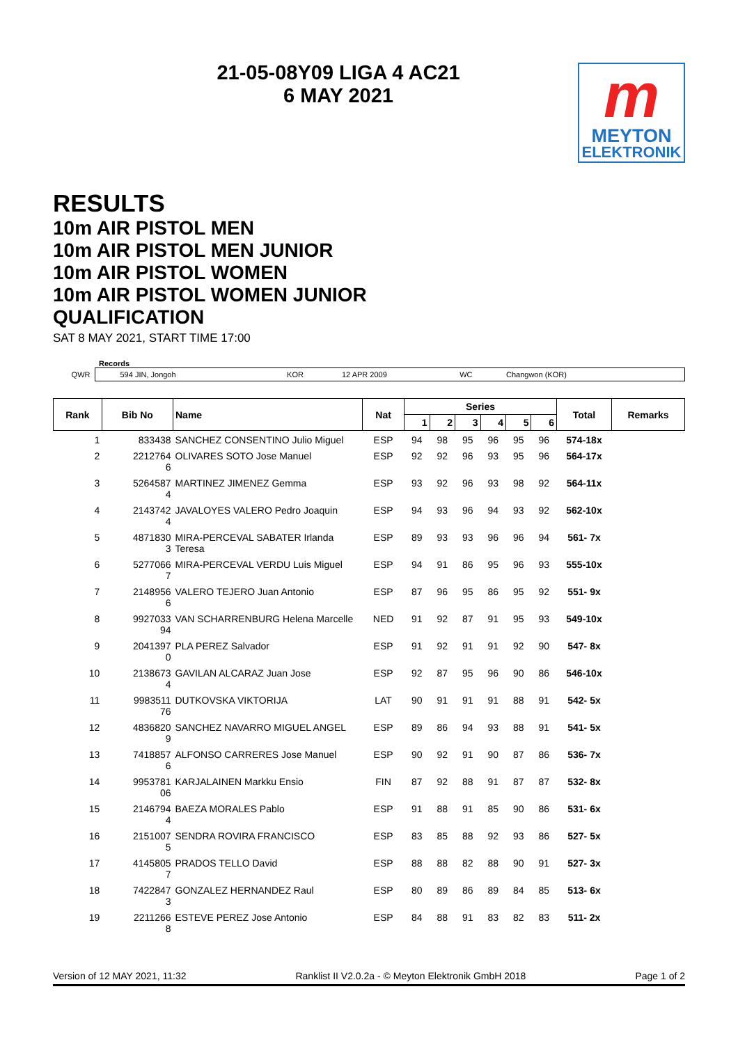21-05-08Y09 LIGA 4 AC21
6 MAY 2021
m
MEYTON
ELEKTRONIK
RESULTS
10m AIR PISTOL MEN
10m AIR PISTOL MEN JUNIOR
10m AIR PISTOL WOMEN
10m AIR PISTOL WOMEN JUNIOR
QUALIFICATION
SAT 8 MAY 2021, START TIME 17:00
| | Records | | | | |
| QWR | 594 JIN, Jongoh | KOR | 12 APR 2009 | WC | Changwon (KOR) |
| Rank | Bib No | Name | Nat | Series | | | | | | Total | Remarks |
| --- | --- | --- | --- | --- | --- | --- | --- | --- | --- | --- | --- |
| | | | | 1 | 2 | 3 | 4 | 5 | 6 | | |
| 1 | 833438 | SANCHEZ CONSENTINO Julio Miguel | ESP | 94 | 98 | 95 | 96 | 95 | 96 | 574-18x | |
| 2 | 2212764 6 | OLIVARES SOTO Jose Manuel | ESP | 92 | 92 | 96 | 93 | 95 | 96 | 564-17x | |
| 3 | 5264587 4 | MARTINEZ JIMENEZ Gemma | ESP | 93 | 92 | 96 | 93 | 98 | 92 | 564-11x | |
| 4 | 2143742 4 | JAVALOYES VALERO Pedro Joaquin | ESP | 94 | 93 | 96 | 94 | 93 | 92 | 562-10x | |
| 5 | 4871830 3 | MIRA-PERCEVAL SABATER Irlanda Teresa | ESP | 89 | 93 | 93 | 96 | 96 | 94 | 561- 7x | |
| 6 | 5277066 7 | MIRA-PERCEVAL VERDU Luis Miguel | ESP | 94 | 91 | 86 | 95 | 96 | 93 | 555-10x | |
| 7 | 2148956 6 | VALERO TEJERO Juan Antonio | ESP | 87 | 96 | 95 | 86 | 95 | 92 | 551- 9x | |
| 8 | 9927033 94 | VAN SCHARRENBURG Helena Marcelle | NED | 91 | 92 | 87 | 91 | 95 | 93 | 549-10x | |
| 9 | 2041397 0 | PLA PEREZ Salvador | ESP | 91 | 92 | 91 | 91 | 92 | 90 | 547- 8x | |
| 10 | 2138673 4 | GAVILAN ALCARAZ Juan Jose | ESP | 92 | 87 | 95 | 96 | 90 | 86 | 546-10x | |
| 11 | 9983511 76 | DUTKOVSKA VIKTORIJA | LAT | 90 | 91 | 91 | 91 | 88 | 91 | 542- 5x | |
| 12 | 4836820 9 | SANCHEZ NAVARRO MIGUEL ANGEL | ESP | 89 | 86 | 94 | 93 | 88 | 91 | 541- 5x | |
| 13 | 7418857 6 | ALFONSO CARRERES Jose Manuel | ESP | 90 | 92 | 91 | 90 | 87 | 86 | 536- 7x | |
| 14 | 9953781 06 | KARJALAINEN Markku Ensio | FIN | 87 | 92 | 88 | 91 | 87 | 87 | 532- 8x | |
| 15 | 2146794 4 | BAEZA MORALES Pablo | ESP | 91 | 88 | 91 | 85 | 90 | 86 | 531- 6x | |
| 16 | 2151007 5 | SENDRA ROVIRA FRANCISCO | ESP | 83 | 85 | 88 | 92 | 93 | 86 | 527- 5x | |
| 17 | 4145805 7 | PRADOS TELLO David | ESP | 88 | 88 | 82 | 88 | 90 | 91 | 527- 3x | |
| 18 | 7422847 3 | GONZALEZ HERNANDEZ Raul | ESP | 80 | 89 | 86 | 89 | 84 | 85 | 513- 6x | |
| 19 | 2211266 8 | ESTEVE PEREZ Jose Antonio | ESP | 84 | 88 | 91 | 83 | 82 | 83 | 511- 2x | |
Version of 12 MAY 2021, 11:32 Ranklist II V2.0.2a - © Meyton Elektronik GmbH 2018 Page 1 of 2